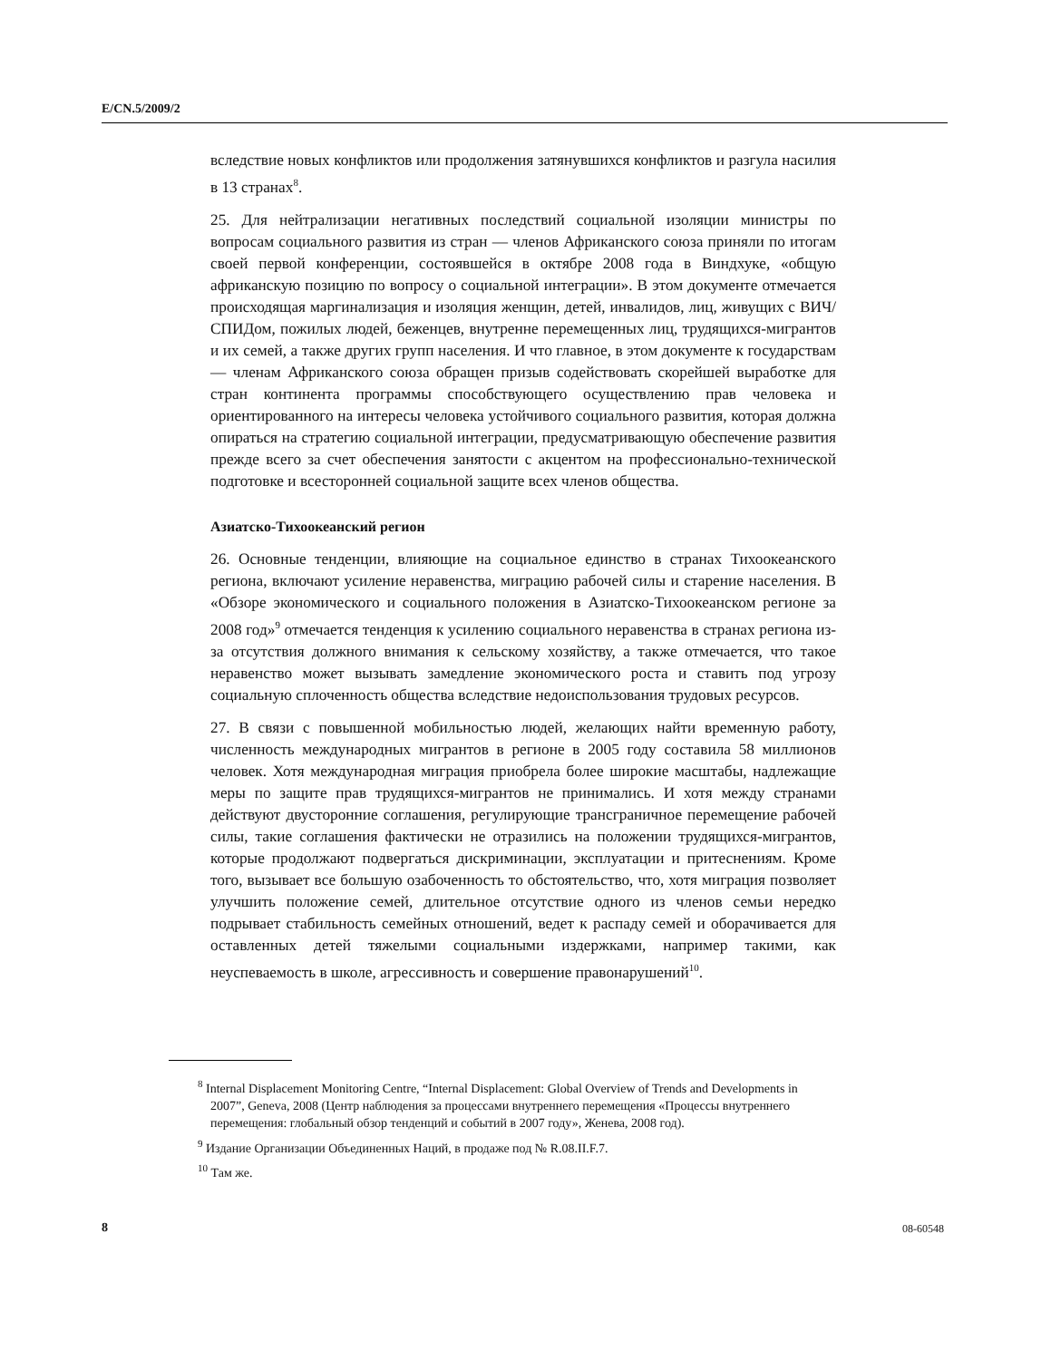E/CN.5/2009/2
вследствие новых конфликтов или продолжения затянувшихся конфликтов и разгула насилия в 13 странах<sup>8</sup>.
25. Для нейтрализации негативных последствий социальной изоляции министры по вопросам социального развития из стран — членов Африканского союза приняли по итогам своей первой конференции, состоявшейся в октябре 2008 года в Виндхуке, «общую африканскую позицию по вопросу о социальной интеграции». В этом документе отмечается происходящая маргинализация и изоляция женщин, детей, инвалидов, лиц, живущих с ВИЧ/СПИДом, пожилых людей, беженцев, внутренне перемещенных лиц, трудящихся-мигрантов и их семей, а также других групп населения. И что главное, в этом документе к государствам — членам Африканского союза обращен призыв содействовать скорейшей выработке для стран континента программы способствующего осуществлению прав человека и ориентированного на интересы человека устойчивого социального развития, которая должна опираться на стратегию социальной интеграции, предусматривающую обеспечение развития прежде всего за счет обеспечения занятости с акцентом на профессионально-технической подготовке и всесторонней социальной защите всех членов общества.
Азиатско-Тихоокеанский регион
26. Основные тенденции, влияющие на социальное единство в странах Тихоокеанского региона, включают усиление неравенства, миграцию рабочей силы и старение населения. В «Обзоре экономического и социального положения в Азиатско-Тихоокеанском регионе за 2008 год»<sup>9</sup> отмечается тенденция к усилению социального неравенства в странах региона из-за отсутствия должного внимания к сельскому хозяйству, а также отмечается, что такое неравенство может вызывать замедление экономического роста и ставить под угрозу социальную сплоченность общества вследствие недоиспользования трудовых ресурсов.
27. В связи с повышенной мобильностью людей, желающих найти временную работу, численность международных мигрантов в регионе в 2005 году составила 58 миллионов человек. Хотя международная миграция приобрела более широкие масштабы, надлежащие меры по защите прав трудящихся-мигрантов не принимались. И хотя между странами действуют двусторонние соглашения, регулирующие трансграничное перемещение рабочей силы, такие соглашения фактически не отразились на положении трудящихся-мигрантов, которые продолжают подвергаться дискриминации, эксплуатации и притеснениям. Кроме того, вызывает все большую озабоченность то обстоятельство, что, хотя миграция позволяет улучшить положение семей, длительное отсутствие одного из членов семьи нередко подрывает стабильность семейных отношений, ведет к распаду семей и оборачивается для оставленных детей тяжелыми социальными издержками, например такими, как неуспеваемость в школе, агрессивность и совершение правонарушений<sup>10</sup>.
<sup>8</sup> Internal Displacement Monitoring Centre, “Internal Displacement: Global Overview of Trends and Developments in 2007”, Geneva, 2008 (Центр наблюдения за процессами внутреннего перемещения «Процессы внутреннего перемещения: глобальный обзор тенденций и событий в 2007 году», Женева, 2008 год).
<sup>9</sup> Издание Организации Объединенных Наций, в продаже под № R.08.II.F.7.
<sup>10</sup> Там же.
8 08-60548